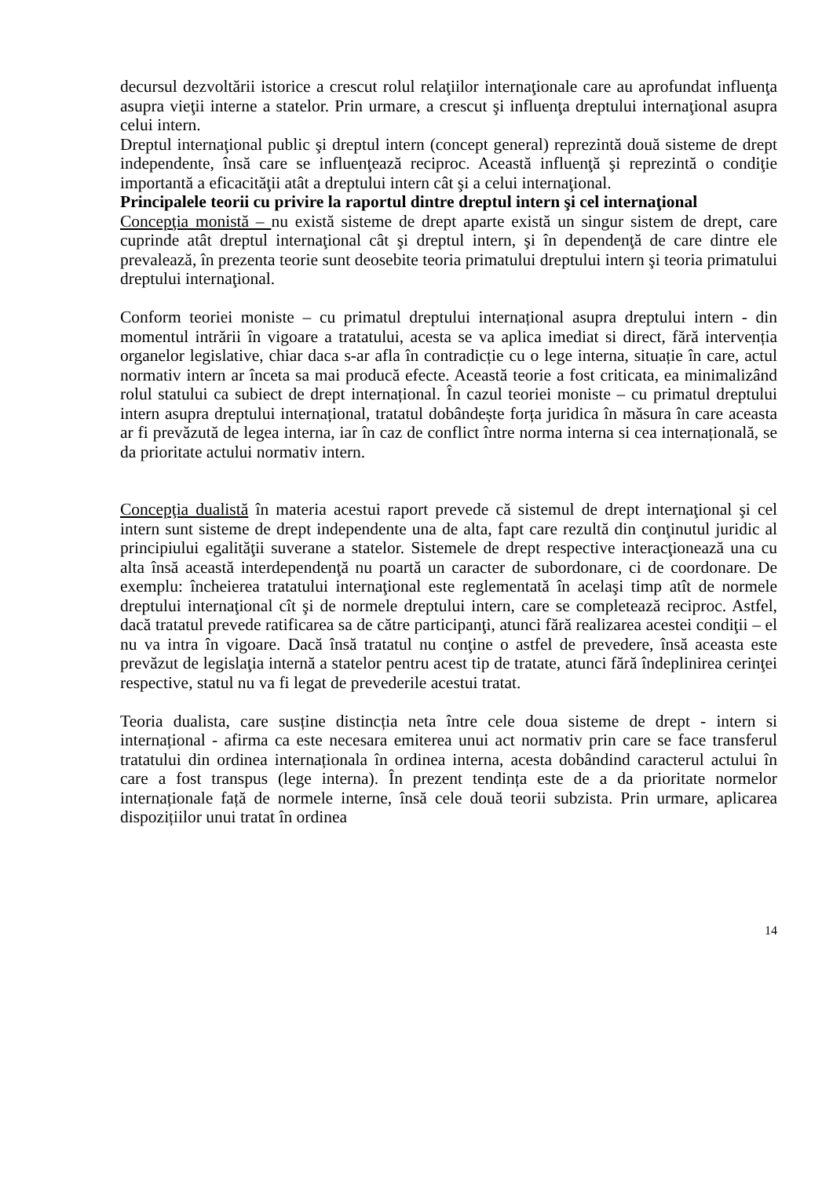decursul dezvoltării istorice a crescut rolul relaţiilor internaţionale care au aprofundat influenţa asupra vieţii interne a statelor. Prin urmare, a crescut şi influenţa dreptului internaţional asupra celui intern.
Dreptul internaţional public şi dreptul intern (concept general) reprezintă două sisteme de drept independente, însă care se influenţează reciproc. Această influenţă şi reprezintă o condiţie importantă a eficacităţii atât a dreptului intern cât şi a celui internaţional.
Principalele teorii cu privire la raportul dintre dreptul intern şi cel internaţional
Concepţia monistă – nu există sisteme de drept aparte există un singur sistem de drept, care cuprinde atât dreptul internaţional cât şi dreptul intern, şi în dependenţă de care dintre ele prevalează, în prezenta teorie sunt deosebite teoria primatului dreptului intern şi teoria primatului dreptului internaţional.
Conform teoriei moniste – cu primatul dreptului internațional asupra dreptului intern - din momentul intrării în vigoare a tratatului, acesta se va aplica imediat si direct, fără intervenția organelor legislative, chiar daca s-ar afla în contradicție cu o lege interna, situație în care, actul normativ intern ar înceta sa mai producă efecte. Această teorie a fost criticata, ea minimalizând rolul statului ca subiect de drept internațional. În cazul teoriei moniste – cu primatul dreptului intern asupra dreptului internațional, tratatul dobândește forța juridica în măsura în care aceasta ar fi prevăzută de legea interna, iar în caz de conflict între norma interna si cea internațională, se da prioritate actului normativ intern.
Concepţia dualistă în materia acestui raport prevede că sistemul de drept internaţional şi cel intern sunt sisteme de drept independente una de alta, fapt care rezultă din conţinutul juridic al principiului egalităţii suverane a statelor. Sistemele de drept respective interacţionează una cu alta însă această interdependenţă nu poartă un caracter de subordonare, ci de coordonare. De exemplu: încheierea tratatului internaţional este reglementată în acelaşi timp atît de normele dreptului internaţional cît şi de normele dreptului intern, care se completează reciproc. Astfel, dacă tratatul prevede ratificarea sa de către participanţi, atunci fără realizarea acestei condiţii – el nu va intra în vigoare. Dacă însă tratatul nu conţine o astfel de prevedere, însă aceasta este prevăzut de legislaţia internă a statelor pentru acest tip de tratate, atunci fără îndeplinirea cerinţei respective, statul nu va fi legat de prevederile acestui tratat.
Teoria dualista, care susține distincția neta între cele doua sisteme de drept - intern si internațional - afirma ca este necesara emiterea unui act normativ prin care se face transferul tratatului din ordinea internaționala în ordinea interna, acesta dobândind caracterul actului în care a fost transpus (lege interna). În prezent tendința este de a da prioritate normelor internaționale față de normele interne, însă cele două teorii subzista. Prin urmare, aplicarea dispozițiilor unui tratat în ordinea
14